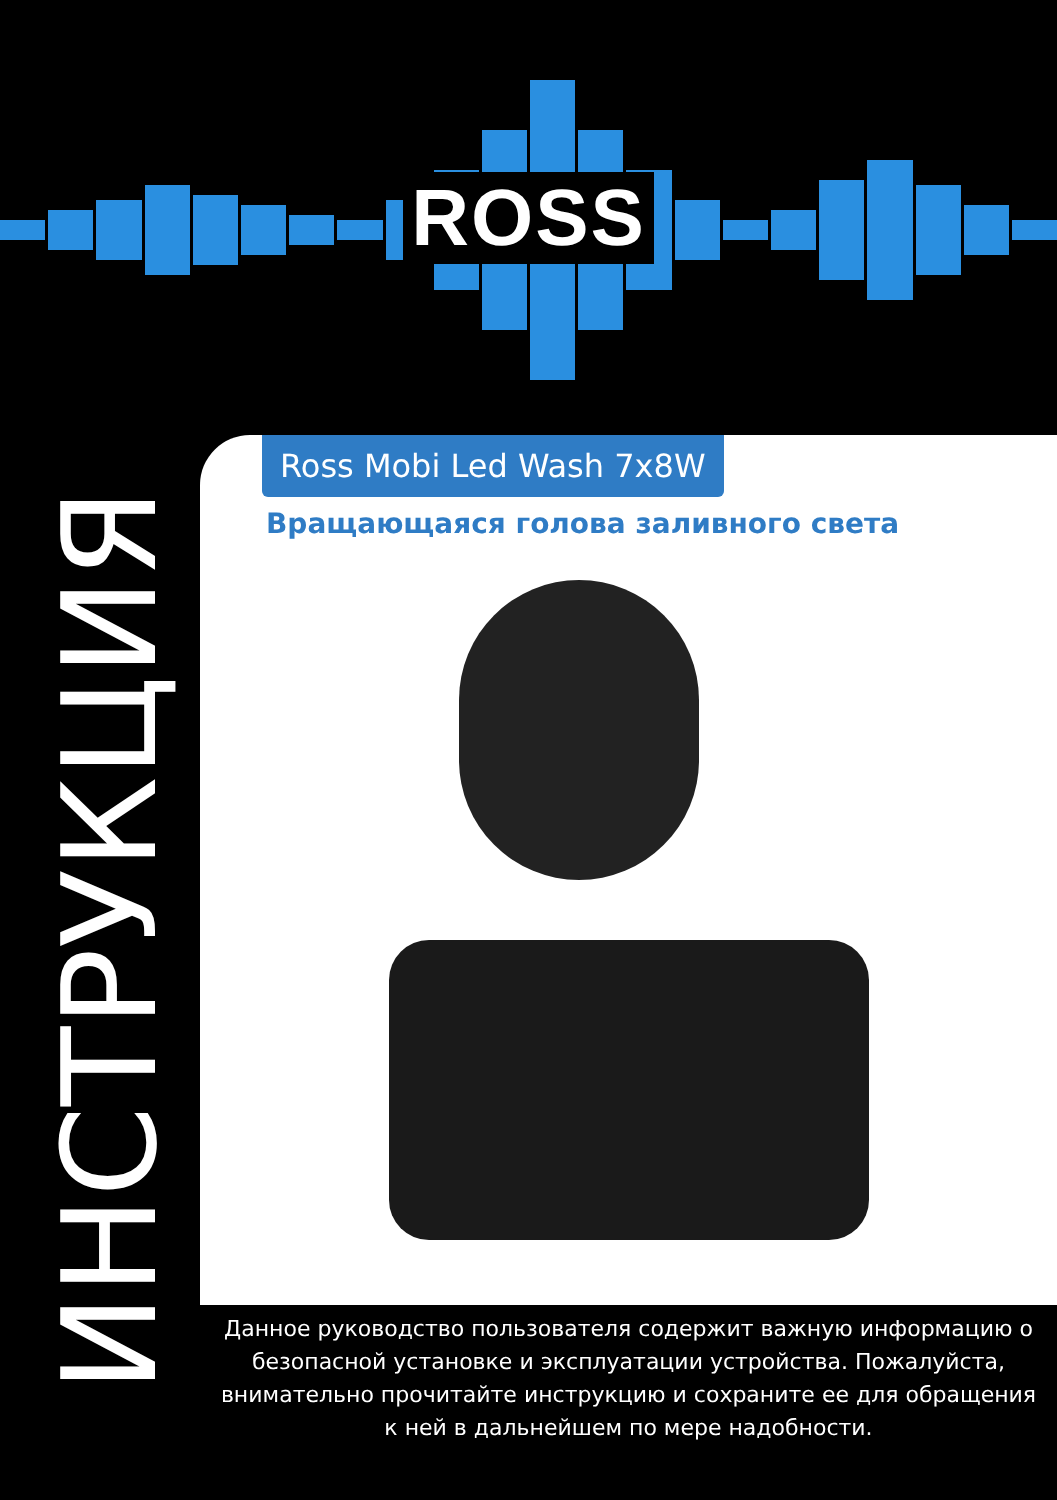ROSS
ИНСТРУКЦИЯ
Ross Mobi Led Wash 7x8W
Вращающаяся голова заливного света
Данное руководство пользователя содержит важную информацию о
безопасной установке и эксплуатации устройства. Пожалуйста,
внимательно прочитайте инструкцию и сохраните ее для обращения
к ней в дальнейшем по мере надобности.